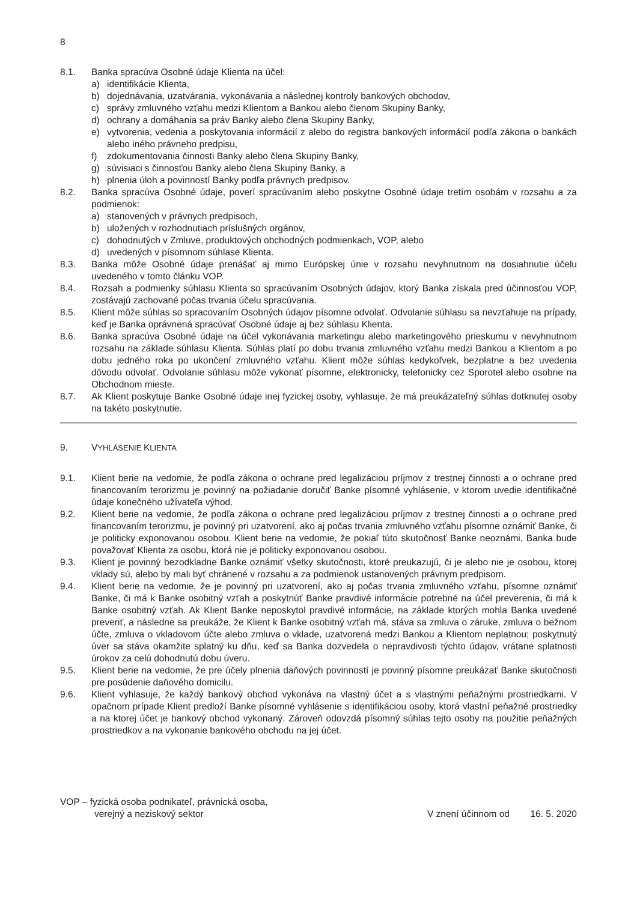8
8.1. Banka spracúva Osobné údaje Klienta na účel:
a) identifikácie Klienta,
b) dojednávania, uzatvárania, vykonávania a následnej kontroly bankových obchodov,
c) správy zmluvného vzťahu medzi Klientom a Bankou alebo členom Skupiny Banky,
d) ochrany a domáhania sa práv Banky alebo člena Skupiny Banky,
e) vytvorenia, vedenia a poskytovania informácií z alebo do registra bankových informácií podľa zákona o bankách alebo iného právneho predpisu,
f) zdokumentovania činnosti Banky alebo člena Skupiny Banky,
g) súvisiaci s činnosťou Banky alebo člena Skupiny Banky, a
h) plnenia úloh a povinností Banky podľa právnych predpisov.
8.2. Banka spracúva Osobné údaje, poverí spracúvaním alebo poskytne Osobné údaje tretím osobám v rozsahu a za podmienok:
a) stanovených v právnych predpisoch,
b) uložených v rozhodnutiach príslušných orgánov,
c) dohodnutých v Zmluve, produktových obchodných podmienkach, VOP, alebo
d) uvedených v písomnom súhlase Klienta.
8.3. Banka môže Osobné údaje prenášať aj mimo Európskej únie v rozsahu nevyhnutnom na dosiahnutie účelu uvedeného v tomto článku VOP.
8.4. Rozsah a podmienky súhlasu Klienta so spracúvaním Osobných údajov, ktorý Banka získala pred účinnosťou VOP, zostávajú zachované počas trvania účelu spracúvania.
8.5. Klient môže súhlas so spracovaním Osobných údajov písomne odvolať. Odvolanie súhlasu sa nevzťahuje na prípady, keď je Banka oprávnená spracúvať Osobné údaje aj bez súhlasu Klienta.
8.6. Banka spracúva Osobné údaje na účel vykonávania marketingu alebo marketingového prieskumu v nevyhnutnom rozsahu na základe súhlasu Klienta. Súhlas platí po dobu trvania zmluvného vzťahu medzi Bankou a Klientom a po dobu jedného roka po ukončení zmluvného vzťahu. Klient môže súhlas kedykoľvek, bezplatne a bez uvedenia dôvodu odvolať. Odvolanie súhlasu môže vykonať písomne, elektronicky, telefonicky cez Sporotel alebo osobne na Obchodnom mieste.
8.7. Ak Klient poskytuje Banke Osobné údaje inej fyzickej osoby, vyhlasuje, že má preukázateľný súhlas dotknutej osoby na takéto poskytnutie.
9. VYHLÁSENIE KLIENTA
9.1. Klient berie na vedomie, že podľa zákona o ochrane pred legalizáciou príjmov z trestnej činnosti a o ochrane pred financovaním terorizmu je povinný na požiadanie doručiť Banke písomné vyhlásenie, v ktorom uvedie identifikačné údaje konečného užívateľa výhod.
9.2. Klient berie na vedomie, že podľa zákona o ochrane pred legalizáciou príjmov z trestnej činnosti a o ochrane pred financovaním terorizmu, je povinný pri uzatvorení, ako aj počas trvania zmluvného vzťahu písomne oznámiť Banke, či je politicky exponovanou osobou. Klient berie na vedomie, že pokiaľ túto skutočnosť Banke neoznámi, Banka bude považovať Klienta za osobu, ktorá nie je politicky exponovanou osobou.
9.3. Klient je povinný bezodkladne Banke oznámiť všetky skutočnosti, ktoré preukazujú, či je alebo nie je osobou, ktorej vklady sú, alebo by mali byť chránené v rozsahu a za podmienok ustanovených právnym predpisom.
9.4. Klient berie na vedomie, že je povinný pri uzatvorení, ako aj počas trvania zmluvného vzťahu, písomne oznámiť Banke, či má k Banke osobitný vzťah a poskytnúť Banke pravdivé informácie potrebné na účel preverenia, či má k Banke osobitný vzťah. Ak Klient Banke neposkytol pravdivé informácie, na základe ktorých mohla Banka uvedené preveriť, a následne sa preukáže, že Klient k Banke osobitný vzťah má, stáva sa zmluva o záruke, zmluva o bežnom účte, zmluva o vkladovom účte alebo zmluva o vklade, uzatvorená medzi Bankou a Klientom neplatnou; poskytnutý úver sa stáva okamžite splatný ku dňu, keď sa Banka dozvedela o nepravdivosti týchto údajov, vrátane splatnosti úrokov za celú dohodnutú dobu úveru.
9.5. Klient berie na vedomie, že pre účely plnenia daňových povinností je povinný písomne preukázať Banke skutočnosti pre posúdenie daňového domicilu.
9.6. Klient vyhlasuje, že každý bankový obchod vykonáva na vlastný účet a s vlastnými peňažnými prostriedkami. V opačnom prípade Klient predloží Banke písomné vyhlásenie s identifikáciou osoby, ktorá vlastní peňažné prostriedky a na ktorej účet je bankový obchod vykonaný. Zároveň odovzdá písomný súhlas tejto osoby na použitie peňažných prostriedkov a na vykonanie bankového obchodu na jej účet.
VOP – fyzická osoba podnikateľ, právnická osoba,
verejný a neziskový sektor V znení účinnom od 16. 5. 2020